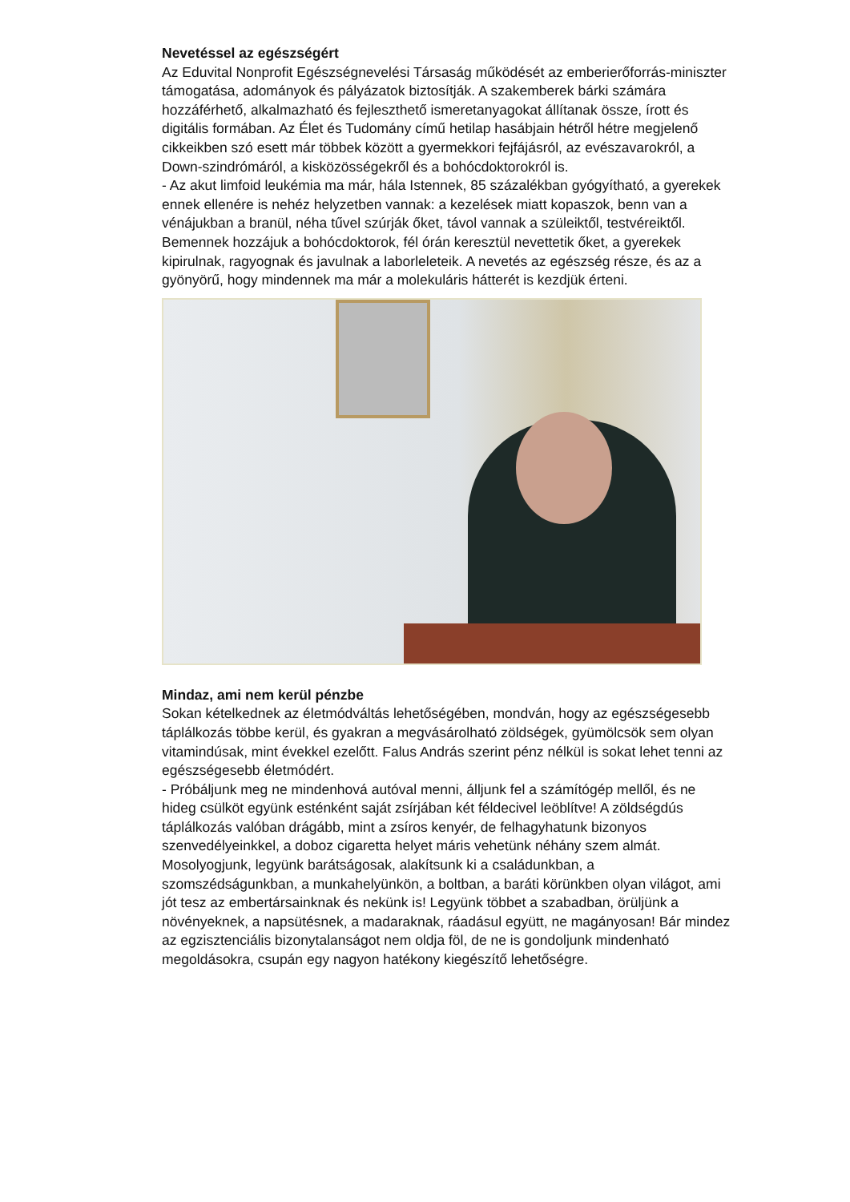Nevetéssel az egészségért
Az Eduvital Nonprofit Egészségnevelési Társaság működését az emberierőforrás-miniszter támogatása, adományok és pályázatok biztosítják. A szakemberek bárki számára hozzáférhető, alkalmazható és fejleszthető ismeretanyagokat állítanak össze, írott és digitális formában. Az Élet és Tudomány című hetilap hasábjain hétről hétre megjelenő cikkeikben szó esett már többek között a gyermekkori fejfájásról, az evészavarokról, a Down-szindrómáról, a kisközösségekről és a bohócdoktorokról is.
- Az akut limfoid leukémia ma már, hála Istennek, 85 százalékban gyógyítható, a gyerekek ennek ellenére is nehéz helyzetben vannak: a kezelések miatt kopaszok, benn van a vénájukban a branül, néha tűvel szúrják őket, távol vannak a szüleiktől, testvéreiktől. Bemennek hozzájuk a bohócdoktorok, fél órán keresztül nevettetik őket, a gyerekek kipirulnak, ragyognak és javulnak a laborleleteik. A nevetés az egészség része, és az a gyönyörű, hogy mindennek ma már a molekuláris hátterét is kezdjük érteni.
Mindaz, ami nem kerül pénzbe
Sokan kételkednek az életmódváltás lehetőségében, mondván, hogy az egészségesebb táplálkozás többe kerül, és gyakran a megvásárolható zöldségek, gyümölcsök sem olyan vitamindúsak, mint évekkel ezelőtt. Falus András szerint pénz nélkül is sokat lehet tenni az egészségesebb életmódért.
- Próbáljunk meg ne mindenhová autóval menni, álljunk fel a számítógép mellől, és ne hideg csülköt együnk esténként saját zsírjában két féldecivel leöblítve! A zöldségdús táplálkozás valóban drágább, mint a zsíros kenyér, de felhagyhatunk bizonyos szenvedélyeinkkel, a doboz cigaretta helyet máris vehetünk néhány szem almát. Mosolyogjunk, legyünk barátságosak, alakítsunk ki a családunkban, a szomszédságunkban, a munkahelyünkön, a boltban, a baráti körünkben olyan világot, ami jót tesz az embertársainknak és nekünk is! Legyünk többet a szabadban, örüljünk a növényeknek, a napsütésnek, a madaraknak, ráadásul együtt, ne magányosan! Bár mindez az egzisztenciális bizonytalanságot nem oldja föl, de ne is gondoljunk mindenható megoldásokra, csupán egy nagyon hatékony kiegészítő lehetőségre.